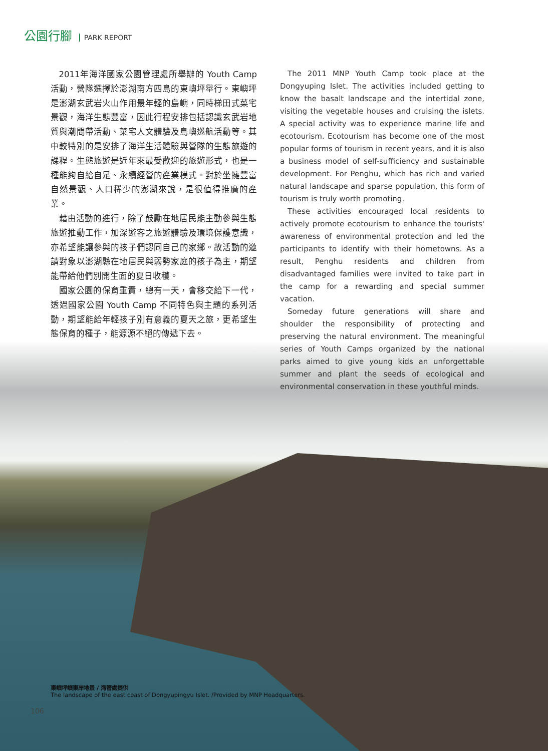公園行腳 PARK REPORT
2011年海洋國家公園管理處所舉辦的 Youth Camp活動，營隊選擇於澎湖南方四島的東嶼坪舉行。東嶼坪是澎湖玄武岩火山作用最年輕的島嶼，同時梯田式菜宅景觀，海洋生態豐富，因此行程安排包括認識玄武岩地質與潮間帶活動、菜宅人文體驗及島嶼巡航活動等。其中較特別的是安排了海洋生活體驗與營隊的生態旅遊的課程。生態旅遊是近年來最受歡迎的旅遊形式，也是一種能夠自給自足、永續經營的產業模式。對於坐擁豐富自然景觀、人口稀少的澎湖來說，是很值得推廣的產業。
藉由活動的進行，除了鼓勵在地居民能主動參與生態旅遊推動工作，加深遊客之旅遊體驗及環境保護意識，亦希望能讓參與的孩子們認同自己的家鄉。故活動的邀請對象以澎湖縣在地居民與弱勢家庭的孩子為主，期望能帶給他們別開生面的夏日收穫。
國家公園的保育重責，總有一天，會移交給下一代，透過國家公園 Youth Camp 不同特色與主題的系列活動，期望能給年輕孩子別有意義的夏天之旅，更希望生態保育的種子，能源源不絕的傳遞下去。
The 2011 MNP Youth Camp took place at the Dongyuping Islet. The activities included getting to know the basalt landscape and the intertidal zone, visiting the vegetable houses and cruising the islets. A special activity was to experience marine life and ecotourism. Ecotourism has become one of the most popular forms of tourism in recent years, and it is also a business model of self-sufficiency and sustainable development. For Penghu, which has rich and varied natural landscape and sparse population, this form of tourism is truly worth promoting.
These activities encouraged local residents to actively promote ecotourism to enhance the tourists' awareness of environmental protection and led the participants to identify with their hometowns. As a result, Penghu residents and children from disadvantaged families were invited to take part in the camp for a rewarding and special summer vacation.
Someday future generations will share and shoulder the responsibility of protecting and preserving the natural environment. The meaningful series of Youth Camps organized by the national parks aimed to give young kids an unforgettable summer and plant the seeds of ecological and environmental conservation in these youthful minds.
東嶼坪嶼東岸地景 / 海管處提供
The landscape of the east coast of Dongyupingyu Islet. /Provided by MNP Headquarters.
106